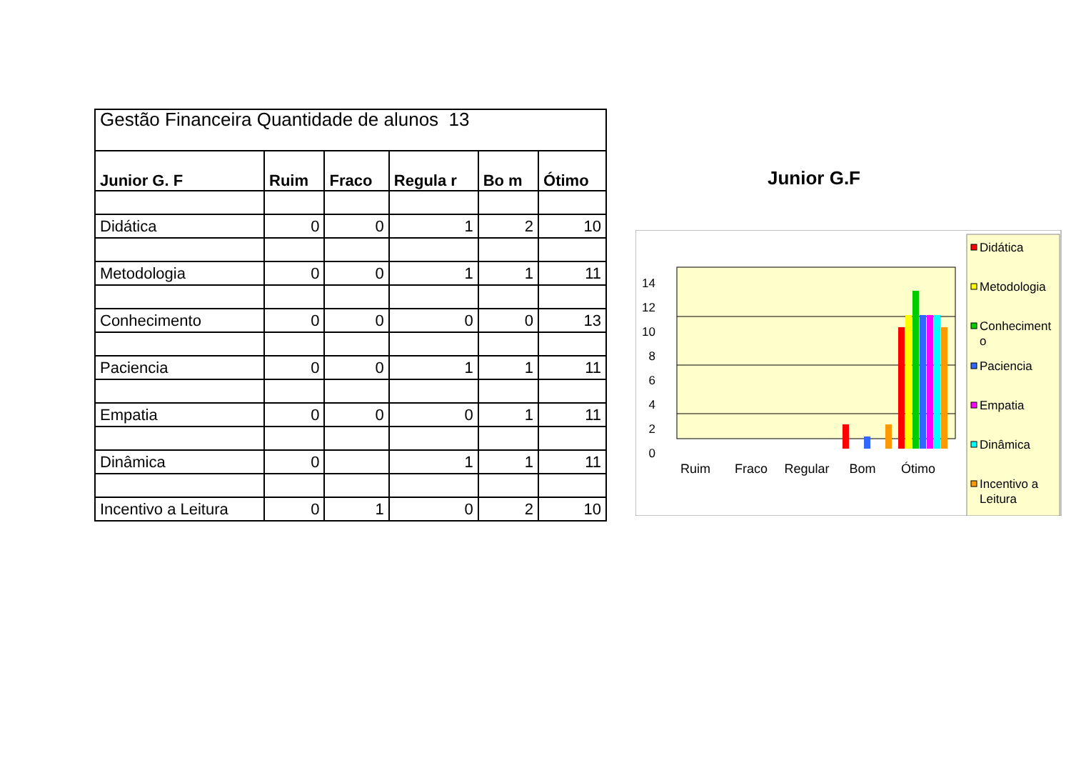| Gestão Financeira Quantidade de alunos 13 | | | | | |
| --- | --- | --- | --- | --- | --- |
| Junior G. F | Ruim | Fraco | Regula r | Bo m | Ótimo |
| Didática | 0 | 0 | 1 | 2 | 10 |
| Metodologia | 0 | 0 | 1 | 1 | 11 |
| Conhecimento | 0 | 0 | 0 | 0 | 13 |
| Paciencia | 0 | 0 | 1 | 1 | 11 |
| Empatia | 0 | 0 | 0 | 1 | 11 |
| Dinâmica | 0 | | 1 | 1 | 11 |
| Incentivo a Leitura | 0 | 1 | 0 | 2 | 10 |
Junior G.F
0
2
4
6
8
10
12
14
Ruim
Fraco
Regular
Bom
Ótimo
Didática
Metodologia
Conheciment
o
Paciencia
Empatia
Dinâmica
Incentivo a
Leitura